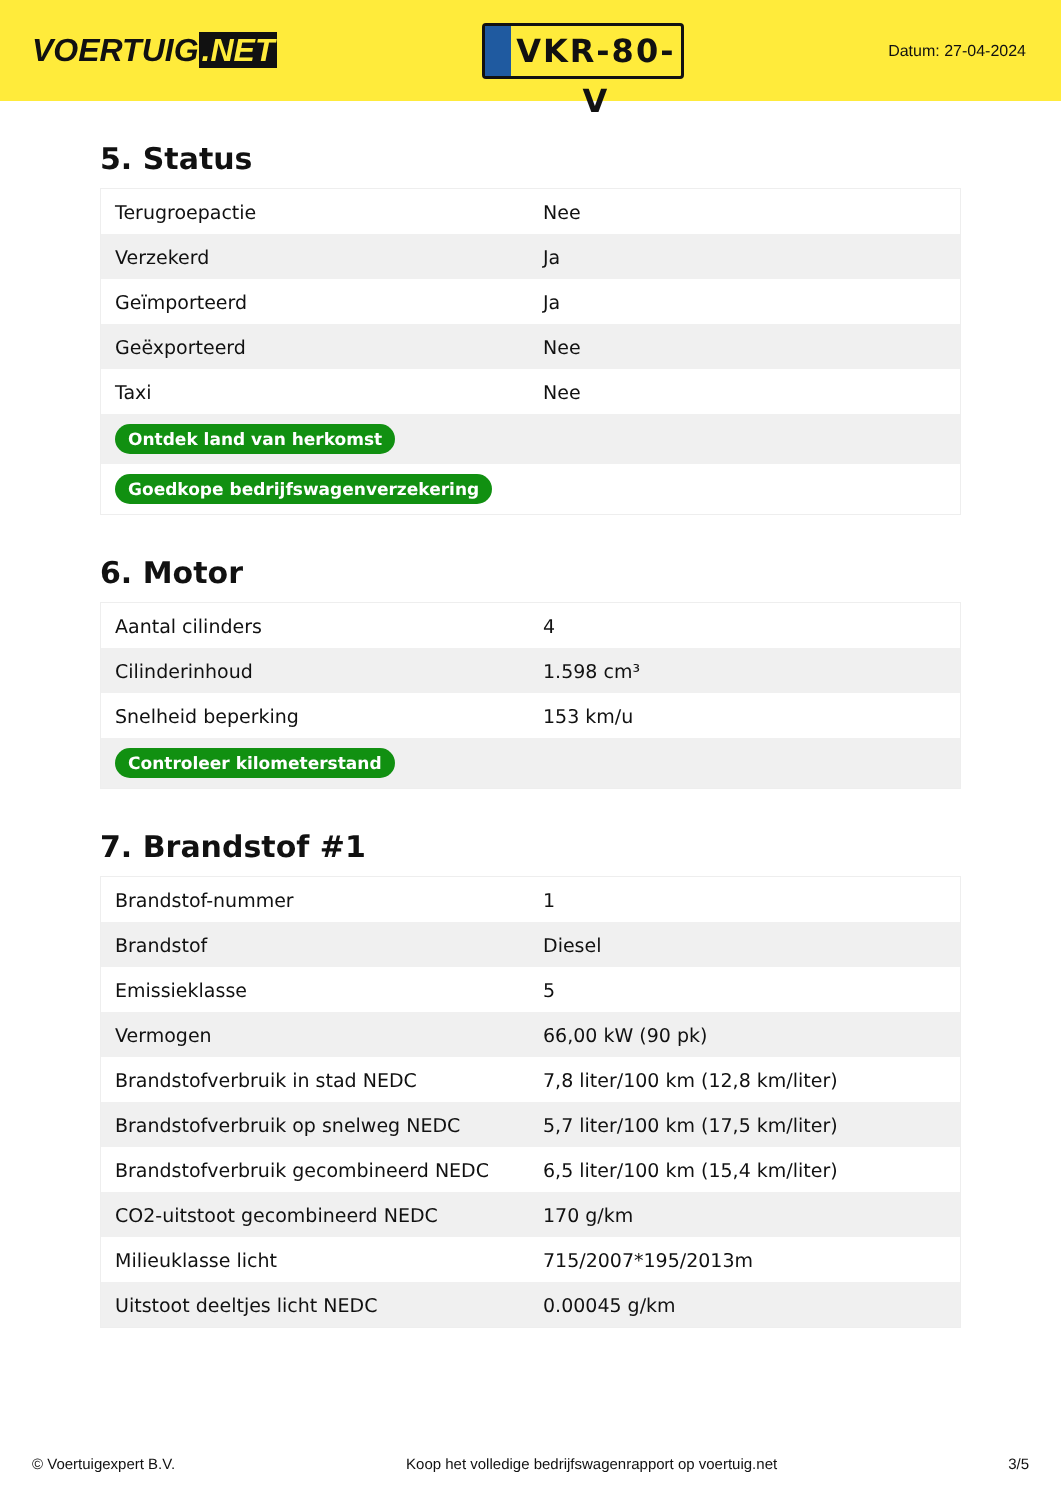VOERTUIG.NET
VKR-80-V
Datum: 27-04-2024
5. Status
| Terugroepactie | Nee |
| Verzekerd | Ja |
| Geïmporteerd | Ja |
| Geëxporteerd | Nee |
| Taxi | Nee |
| Ontdek land van herkomst | |
| Goedkope bedrijfswagenverzekering | |
6. Motor
| Aantal cilinders | 4 |
| Cilinderinhoud | 1.598 cm³ |
| Snelheid beperking | 153 km/u |
| Controleer kilometerstand | |
7. Brandstof #1
| Brandstof-nummer | 1 |
| Brandstof | Diesel |
| Emissieklasse | 5 |
| Vermogen | 66,00 kW (90 pk) |
| Brandstofverbruik in stad NEDC | 7,8 liter/100 km (12,8 km/liter) |
| Brandstofverbruik op snelweg NEDC | 5,7 liter/100 km (17,5 km/liter) |
| Brandstofverbruik gecombineerd NEDC | 6,5 liter/100 km (15,4 km/liter) |
| CO2-uitstoot gecombineerd NEDC | 170 g/km |
| Milieuklasse licht | 715/2007*195/2013m |
| Uitstoot deeltjes licht NEDC | 0.00045 g/km |
© Voertuigexpert B.V. Koop het volledige bedrijfswagenrapport op voertuig.net 3/5